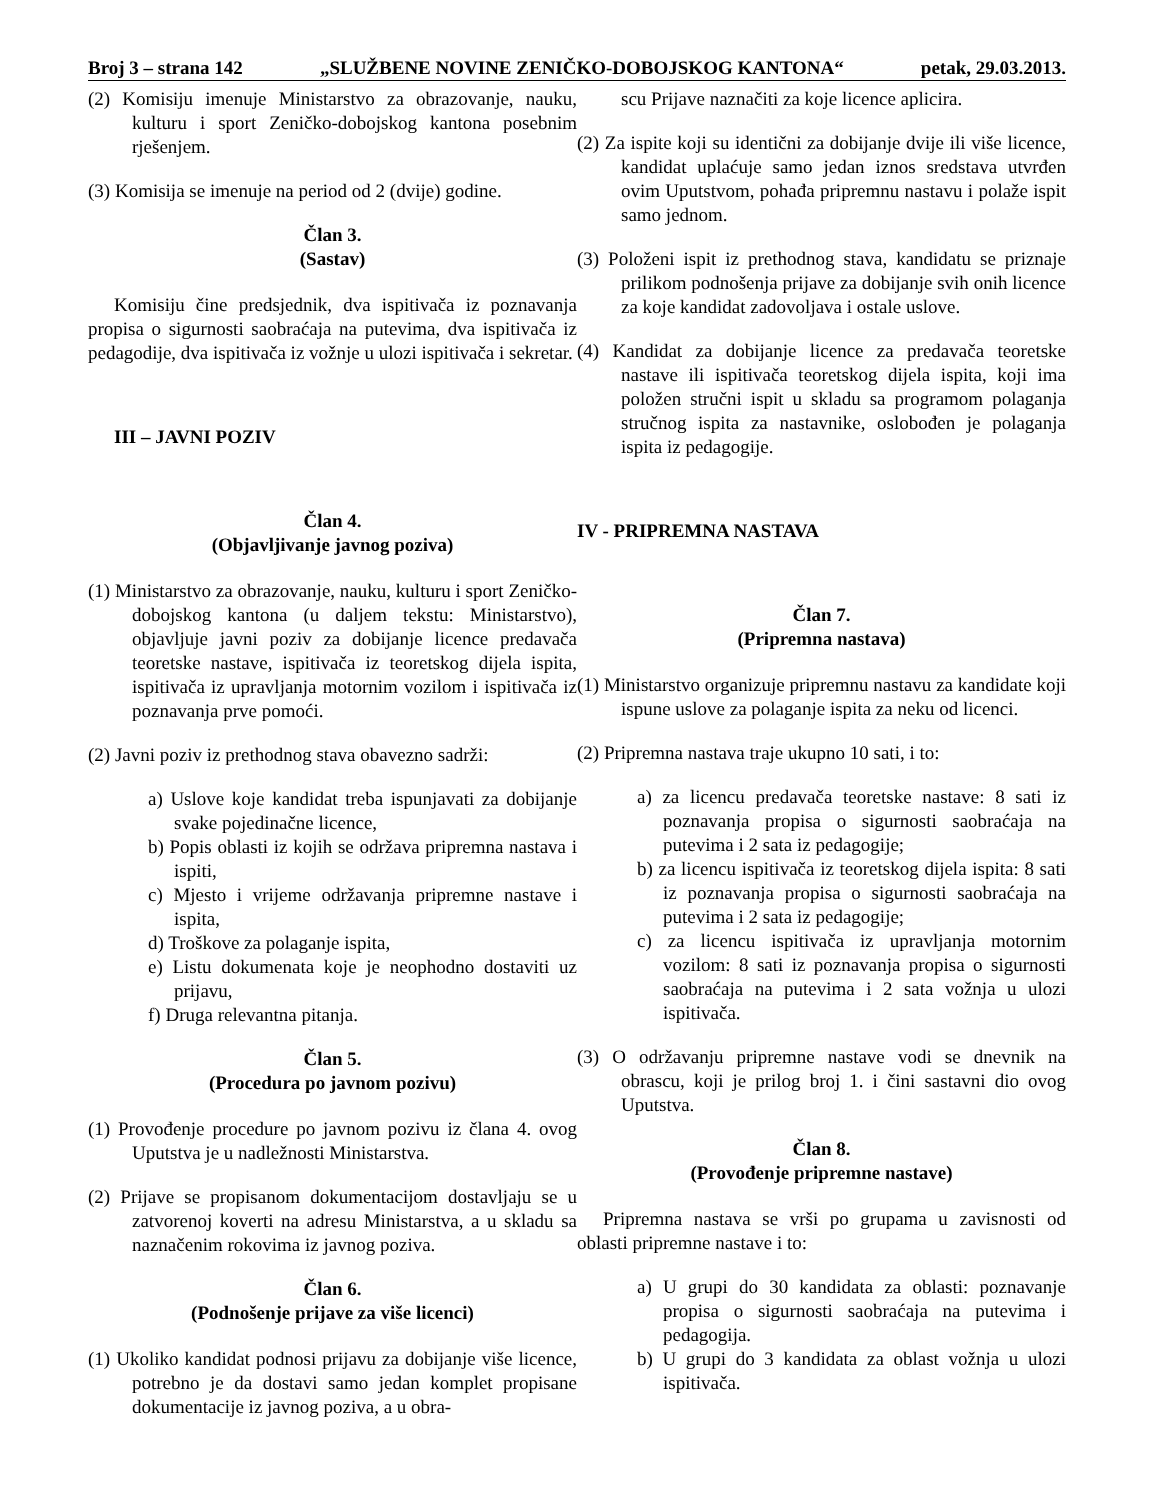Broj 3 – strana 142 „SLUŽBENE NOVINE ZENIČKO-DOBOJSKOG KANTONA“petak, 29.03.2013.
(2) Komisiju imenuje Ministarstvo za obrazovanje, nauku, kulturu i sport Zeničko-dobojskog kantona posebnim rješenjem.
(3) Komisija se imenuje na period od 2 (dvije) godine.
Član 3.
(Sastav)
Komisiju čine predsjednik, dva ispitivača iz poznavanja propisa o sigurnosti saobraćaja na putevima, dva ispitivača iz pedagodije, dva ispitivača iz vožnje u ulozi ispitivača i sekretar.
III – JAVNI POZIV
Član 4.
(Objavljivanje javnog poziva)
(1) Ministarstvo za obrazovanje, nauku, kulturu i sport Zeničko-dobojskog kantona (u daljem tekstu: Ministarstvo), objavljuje javni poziv za dobijanje licence predavača teoretske nastave, ispitivača iz teoretskog dijela ispita, ispitivača iz upravljanja motornim vozilom i ispitivača iz poznavanja prve pomoći.
(2) Javni poziv iz prethodnog stava obavezno sadrži:
a) Uslove koje kandidat treba ispunjavati za dobijanje svake pojedinačne licence,
b) Popis oblasti iz kojih se održava pripremna nastava i ispiti,
c) Mjesto i vrijeme održavanja pripremne nastave i ispita,
d) Troškove za polaganje ispita,
e) Listu dokumenata koje je neophodno dostaviti uz prijavu,
f) Druga relevantna pitanja.
Član 5.
(Procedura po javnom pozivu)
(1) Provođenje procedure po javnom pozivu iz člana 4. ovog Uputstva je u nadležnosti Ministarstva.
(2) Prijave se propisanom dokumentacijom dostavljaju se u zatvorenoj koverti na adresu Ministarstva, a u skladu sa naznačenim rokovima iz javnog poziva.
Član 6.
(Podnošenje prijave za više licenci)
(1) Ukoliko kandidat podnosi prijavu za dobijanje više licence, potrebno je da dostavi samo jedan komplet propisane dokumentacije iz javnog poziva, a u obra-
scu Prijave naznačiti za koje licence aplicira.
(2) Za ispite koji su identični za dobijanje dvije ili više licence, kandidat uplaćuje samo jedan iznos sredstava utvrđen ovim Uputstvom, pohađa pripremnu nastavu i polaže ispit samo jednom.
(3) Položeni ispit iz prethodnog stava, kandidatu se priznaje prilikom podnošenja prijave za dobijanje svih onih licence za koje kandidat zadovoljava i ostale uslove.
(4) Kandidat za dobijanje licence za predavača teoretske nastave ili ispitivača teoretskog dijela ispita, koji ima položen stručni ispit u skladu sa programom polaganja stručnog ispita za nastavnike, oslobođen je polaganja ispita iz pedagogije.
IV - PRIPREMNA NASTAVA
Član 7.
(Pripremna nastava)
(1) Ministarstvo organizuje pripremnu nastavu za kandidate koji ispune uslove za polaganje ispita za neku od licenci.
(2) Pripremna nastava traje ukupno 10 sati, i to:
a) za licencu predavača teoretske nastave: 8 sati iz poznavanja propisa o sigurnosti saobraćaja na putevima i 2 sata iz pedagogije;
b) za licencu ispitivača iz teoretskog dijela ispita: 8 sati iz poznavanja propisa o sigurnosti saobraćaja na putevima i 2 sata iz pedagogije;
c) za licencu ispitivača iz upravljanja motornim vozilom: 8 sati iz poznavanja propisa o sigurnosti saobraćaja na putevima i 2 sata vožnja u ulozi ispitivača.
(3) O održavanju pripremne nastave vodi se dnevnik na obrascu, koji je prilog broj 1. i čini sastavni dio ovog Uputstva.
Član 8.
(Provođenje pripremne nastave)
Pripremna nastava se vrši po grupama u zavisnosti od oblasti pripremne nastave i to:
a) U grupi do 30 kandidata za oblasti: poznavanje propisa o sigurnosti saobraćaja na putevima i pedagogija.
b) U grupi do 3 kandidata za oblast vožnja u ulozi ispitivača.